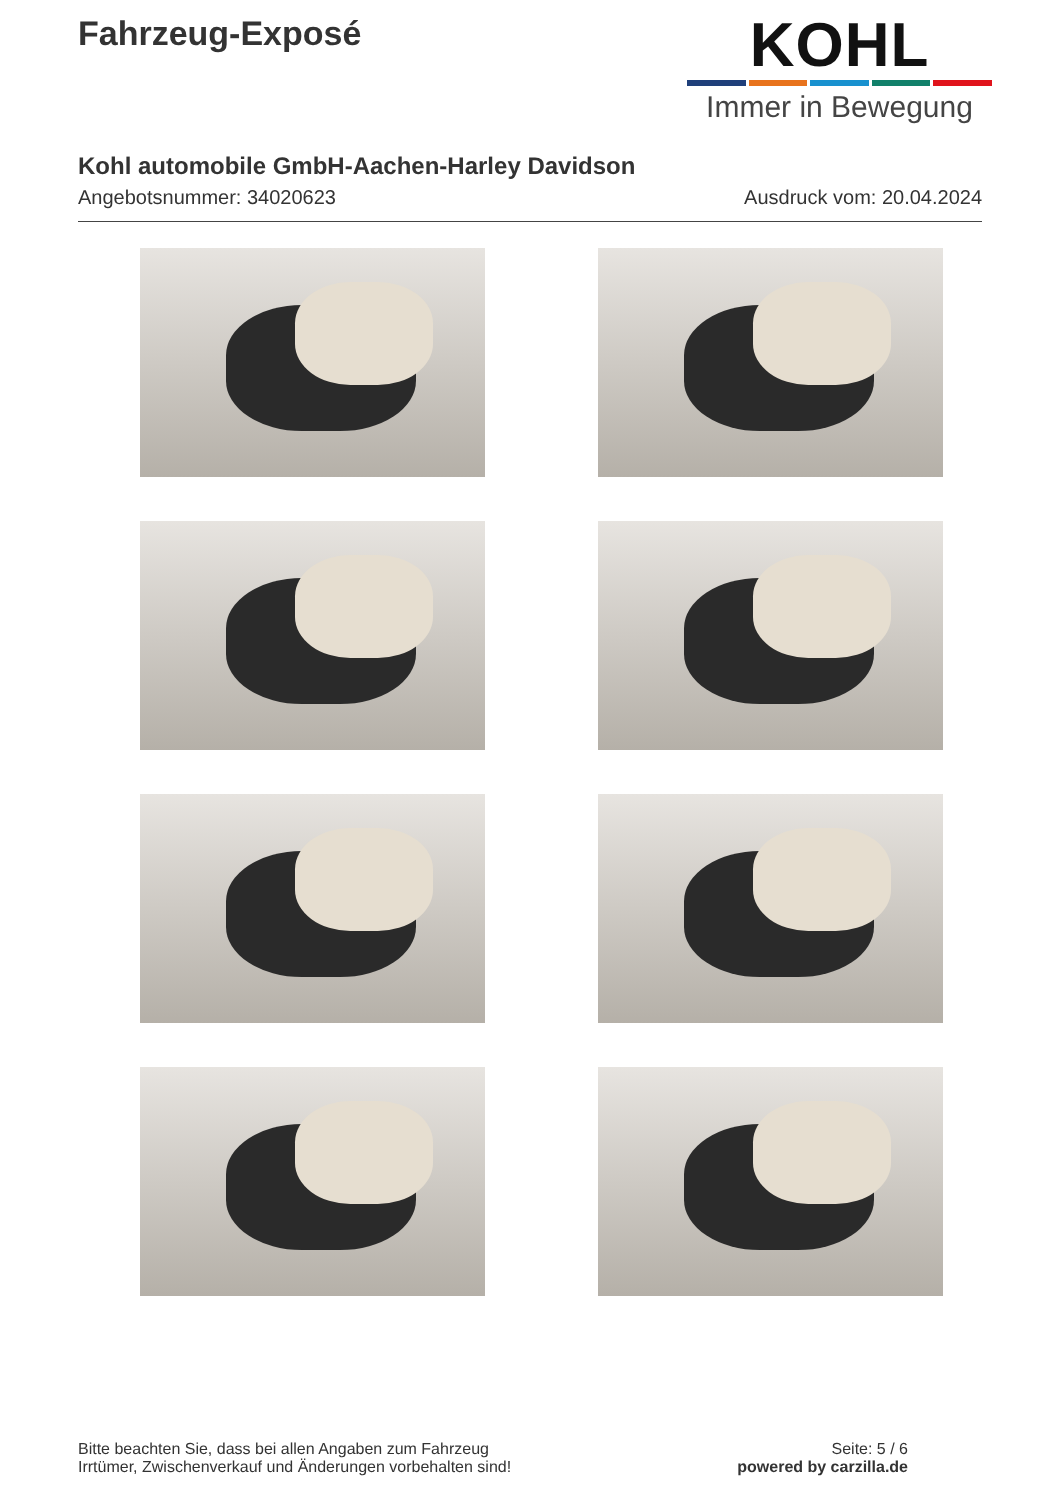Fahrzeug-Exposé
KOHL
Immer in Bewegung
Kohl automobile GmbH-Aachen-Harley Davidson
Angebotsnummer: 34020623 Ausdruck vom: 20.04.2024
Bitte beachten Sie, dass bei allen Angaben zum Fahrzeug
Irrtümer, Zwischenverkauf und Änderungen vorbehalten sind!
Seite: 5 / 6
powered by carzilla.de